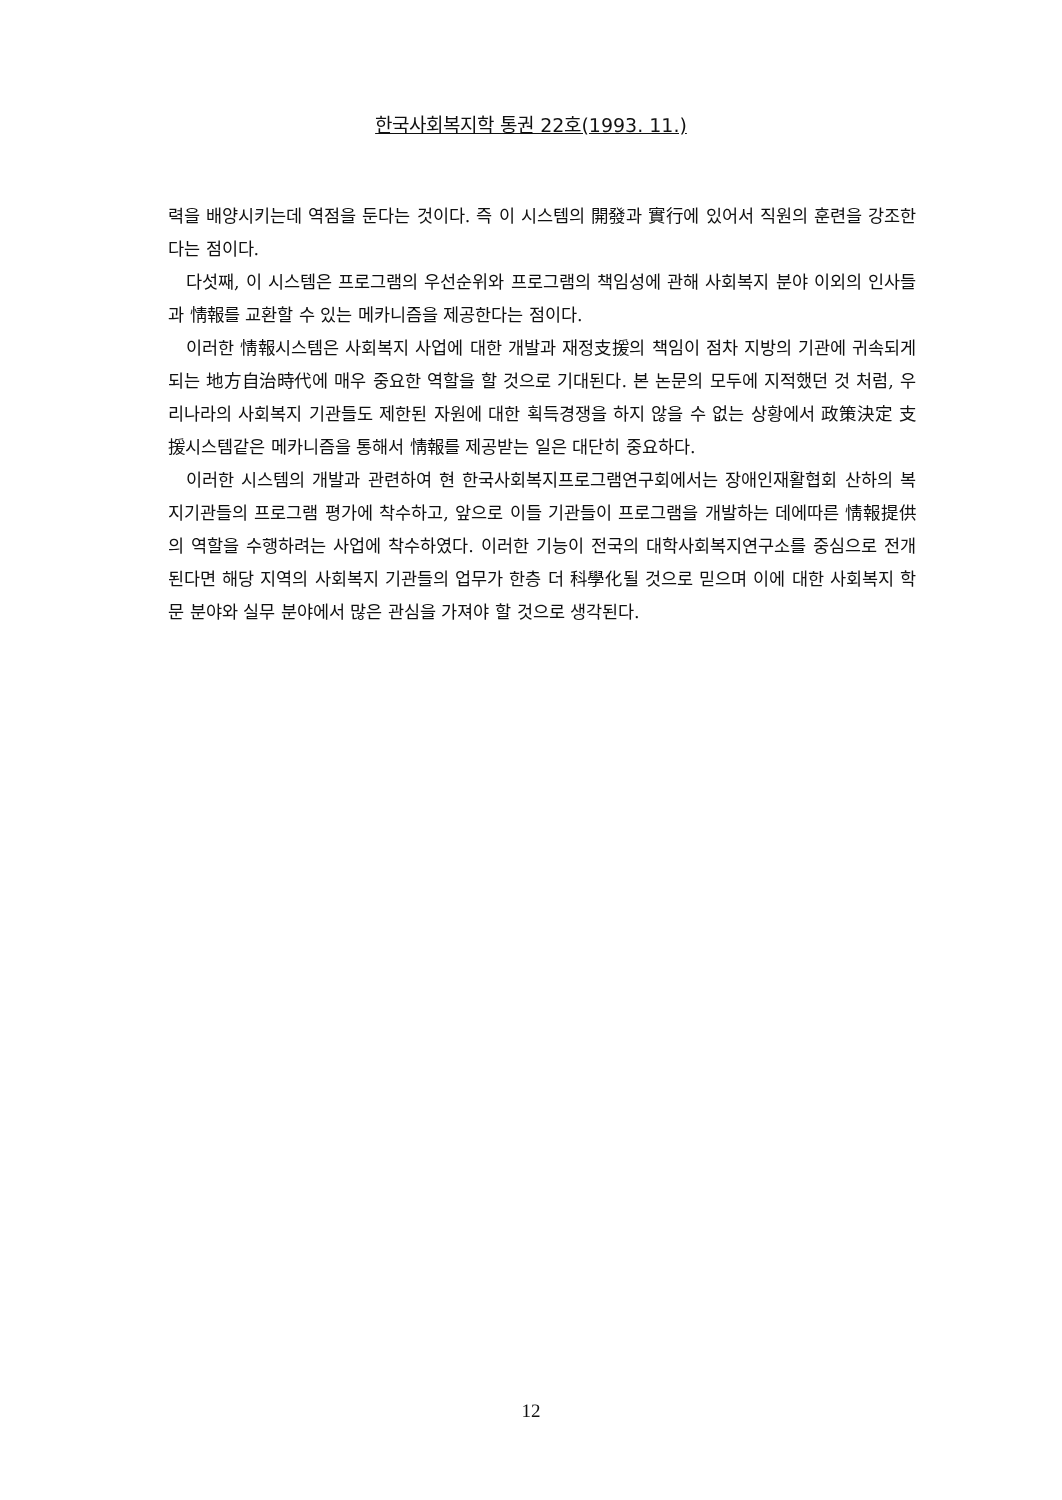한국사회복지학 통권 22호(1993. 11.)
력을 배양시키는데 역점을 둔다는 것이다. 즉 이 시스템의 開發과 實行에 있어서 직원의 훈련을 강조한다는 점이다.
다섯째, 이 시스템은 프로그램의 우선순위와 프로그램의 책임성에 관해 사회복지 분야 이외의 인사들과 情報를 교환할 수 있는 메카니즘을 제공한다는 점이다.
이러한 情報시스템은 사회복지 사업에 대한 개발과 재정支援의 책임이 점차 지방의 기관에 귀속되게 되는 地方自治時代에 매우 중요한 역할을 할 것으로 기대된다. 본 논문의 모두에 지적했던 것 처럼, 우리나라의 사회복지 기관들도 제한된 자원에 대한 획득경쟁을 하지 않을 수 없는 상황에서 政策決定 支援시스템같은 메카니즘을 통해서 情報를 제공받는 일은 대단히 중요하다.
이러한 시스템의 개발과 관련하여 현 한국사회복지프로그램연구회에서는 장애인재활협회 산하의 복지기관들의 프로그램 평가에 착수하고, 앞으로 이들 기관들이 프로그램을 개발하는 데에따른 情報提供의 역할을 수행하려는 사업에 착수하였다. 이러한 기능이 전국의 대학사회복지연구소를 중심으로 전개된다면 해당 지역의 사회복지 기관들의 업무가 한층 더 科學化될 것으로 믿으며 이에 대한 사회복지 학문 분야와 실무 분야에서 많은 관심을 가져야 할 것으로 생각된다.
12